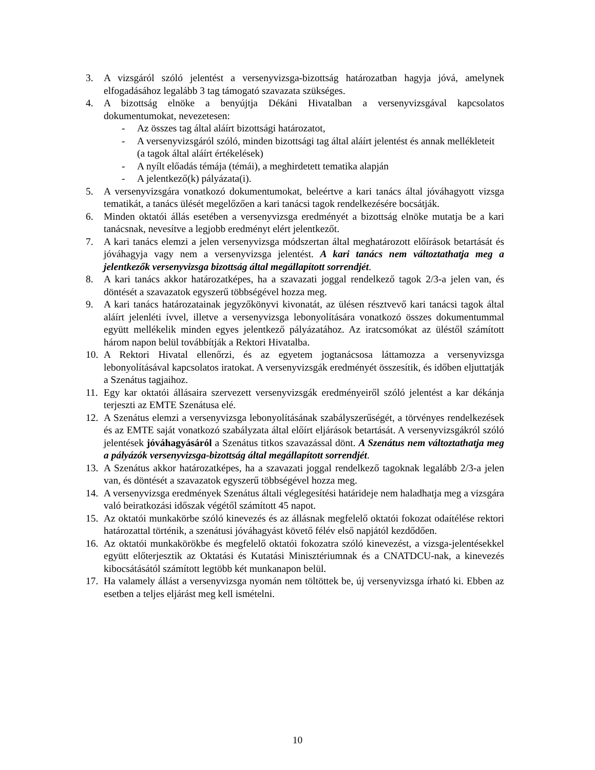3. A vizsgáról szóló jelentést a versenyvizsga-bizottság határozatban hagyja jóvá, amelynek elfogadásához legalább 3 tag támogató szavazata szükséges.
4. A bizottság elnöke a benyújtja Dékáni Hivatalban a versenyvizsgával kapcsolatos dokumentumokat, nevezetesen:
- Az összes tag által aláírt bizottsági határozatot,
- A versenyvizsgáról szóló, minden bizottsági tag által aláírt jelentést és annak mellékleteit (a tagok által aláírt értékelések)
- A nyílt előadás témája (témái), a meghirdetett tematika alapján
- A jelentkező(k) pályázata(i).
5. A versenyvizsgára vonatkozó dokumentumokat, beleértve a kari tanács által jóváhagyott vizsga tematikát, a tanács ülését megelőzően a kari tanácsi tagok rendelkezésére bocsátják.
6. Minden oktatói állás esetében a versenyvizsga eredményét a bizottság elnöke mutatja be a kari tanácsnak, nevesítve a legjobb eredményt elért jelentkezőt.
7. A kari tanács elemzi a jelen versenyvizsga módszertan által meghatározott előírások betartását és jóváhagyja vagy nem a versenyvizsga jelentést. A kari tanács nem változtathatja meg a jelentkezők versenyvizsga bizottság által megállapított sorrendjét.
8. A kari tanács akkor határozatképes, ha a szavazati joggal rendelkező tagok 2/3-a jelen van, és döntését a szavazatok egyszerű többségével hozza meg.
9. A kari tanács határozatainak jegyzőkönyvi kivonatát, az ülésen résztvevő kari tanácsi tagok által aláírt jelenléti ívvel, illetve a versenyvizsga lebonyolítására vonatkozó összes dokumentummal együtt mellékelik minden egyes jelentkező pályázatához. Az iratcsomókat az üléstől számított három napon belül továbbítják a Rektori Hivatalba.
10.
A Rektori Hivatal ellenőrzi, és az egyetem jogtanácsosa láttamozza a versenyvizsga lebonyolításával kapcsolatos iratokat. A versenyvizsgák eredményét összesítik, és időben eljuttatják a Szenátus tagjaihoz.
11.
Egy kar oktatói állásaira szervezett versenyvizsgák eredményeiről szóló jelentést a kar dékánja terjeszti az EMTE Szenátusa elé.
12.
A Szenátus elemzi a versenyvizsga lebonyolításának szabályszerűségét, a törvényes rendelkezések és az EMTE saját vonatkozó szabályzata által előírt eljárások betartását. A versenyvizsgákról szóló jelentések jóváhagyásáról a Szenátus titkos szavazással dönt. A Szenátus nem változtathatja meg a pályázók versenyvizsga-bizottság által megállapított sorrendjét.
13.
A Szenátus akkor határozatképes, ha a szavazati joggal rendelkező tagoknak legalább 2/3-a jelen van, és döntését a szavazatok egyszerű többségével hozza meg.
14.
A versenyvizsga eredmények Szenátus általi véglegesítési határideje nem haladhatja meg a vizsgára való beiratkozási időszak végétől számított 45 napot.
15.
Az oktatói munkakörbe szóló kinevezés és az állásnak megfelelő oktatói fokozat odaítélése rektori határozattal történik, a szenátusi jóváhagyást követő félév első napjától kezdődően.
16.
Az oktatói munkakörökbe és megfelelő oktatói fokozatra szóló kinevezést, a vizsga-jelentésekkel együtt előterjesztik az Oktatási és Kutatási Minisztériumnak és a CNATDCU-nak, a kinevezés kibocsátásától számított legtöbb két munkanapon belül.
17.
Ha valamely állást a versenyvizsga nyomán nem töltöttek be, új versenyvizsga írható ki. Ebben az esetben a teljes eljárást meg kell ismételni.
10